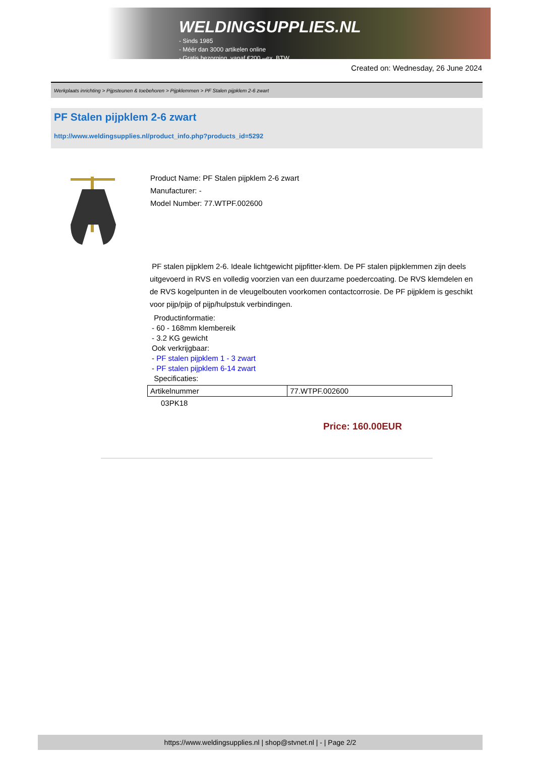WELDINGSUPPLIES.NL
- Sinds 1985
- Méér dan 3000 artikelen online
- Gratis bezorging, vanaf €200,--ex. BTW
Created on: Wednesday, 26 June 2024
Werkplaats inrichting > Pijpsteunen & toebehoren > Pijpklemmen > PF Stalen pijpklem 2-6 zwart
PF Stalen pijpklem 2-6 zwart
http://www.weldingsupplies.nl/product_info.php?products_id=5292
Product Name: PF Stalen pijpklem 2-6 zwart
Manufacturer: -
Model Number: 77.WTPF.002600
PF stalen pijpklem 2-6. Ideale lichtgewicht pijpfitter-klem. De PF stalen pijpklemmen zijn deels uitgevoerd in RVS en volledig voorzien van een duurzame poedercoating. De RVS klemdelen en de RVS kogelpunten in de vleugelbouten voorkomen contactcorrosie. De PF pijpklem is geschikt voor pijp/pijp of pijp/hulpstuk verbindingen.
Productinformatie:
- 60 - 168mm klembereik
- 3.2 KG gewicht
Ook verkrijgbaar:
- PF stalen pijpklem 1 - 3 zwart
- PF stalen pijpklem 6-14 zwart
Specificaties:
| Artikelnummer | 77.WTPF.002600 |
03PK18
Price: 160.00EUR
https://www.weldingsupplies.nl | shop@stvnet.nl | - | Page 2/2